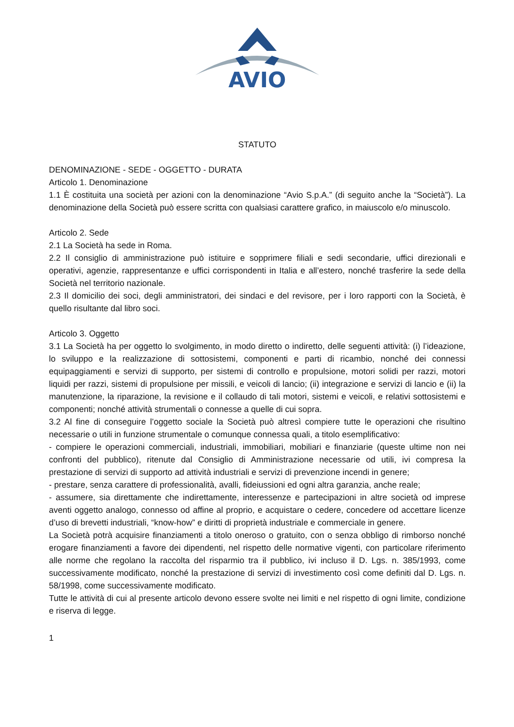AVIO
STATUTO
DENOMINAZIONE - SEDE - OGGETTO - DURATA
Articolo 1. Denominazione
1.1 È costituita una società per azioni con la denominazione “Avio S.p.A.” (di seguito anche la “Società”). La denominazione della Società può essere scritta con qualsiasi carattere grafico, in maiuscolo e/o minuscolo.
Articolo 2. Sede
2.1 La Società ha sede in Roma.
2.2 Il consiglio di amministrazione può istituire e sopprimere filiali e sedi secondarie, uffici direzionali e operativi, agenzie, rappresentanze e uffici corrispondenti in Italia e all’estero, nonché trasferire la sede della Società nel territorio nazionale.
2.3 Il domicilio dei soci, degli amministratori, dei sindaci e del revisore, per i loro rapporti con la Società, è quello risultante dal libro soci.
Articolo 3. Oggetto
3.1 La Società ha per oggetto lo svolgimento, in modo diretto o indiretto, delle seguenti attività: (i) l’ideazione, lo sviluppo e la realizzazione di sottosistemi, componenti e parti di ricambio, nonché dei connessi equipaggiamenti e servizi di supporto, per sistemi di controllo e propulsione, motori solidi per razzi, motori liquidi per razzi, sistemi di propulsione per missili, e veicoli di lancio; (ii) integrazione e servizi di lancio e (ii) la manutenzione, la riparazione, la revisione e il collaudo di tali motori, sistemi e veicoli, e relativi sottosistemi e componenti; nonché attività strumentali o connesse a quelle di cui sopra.
3.2 Al fine di conseguire l’oggetto sociale la Società può altresì compiere tutte le operazioni che risultino necessarie o utili in funzione strumentale o comunque connessa quali, a titolo esemplificativo:
- compiere le operazioni commerciali, industriali, immobiliari, mobiliari e finanziarie (queste ultime non nei confronti del pubblico), ritenute dal Consiglio di Amministrazione necessarie od utili, ivi compresa la prestazione di servizi di supporto ad attività industriali e servizi di prevenzione incendi in genere;
- prestare, senza carattere di professionalità, avalli, fideiussioni ed ogni altra garanzia, anche reale;
- assumere, sia direttamente che indirettamente, interessenze e partecipazioni in altre società od imprese aventi oggetto analogo, connesso od affine al proprio, e acquistare o cedere, concedere od accettare licenze d’uso di brevetti industriali, “know-how” e diritti di proprietà industriale e commerciale in genere.
La Società potrà acquisire finanziamenti a titolo oneroso o gratuito, con o senza obbligo di rimborso nonché erogare finanziamenti a favore dei dipendenti, nel rispetto delle normative vigenti, con particolare riferimento alle norme che regolano la raccolta del risparmio tra il pubblico, ivi incluso il D. Lgs. n. 385/1993, come successivamente modificato, nonché la prestazione di servizi di investimento così come definiti dal D. Lgs. n. 58/1998, come successivamente modificato.
Tutte le attività di cui al presente articolo devono essere svolte nei limiti e nel rispetto di ogni limite, condizione e riserva di legge.
1